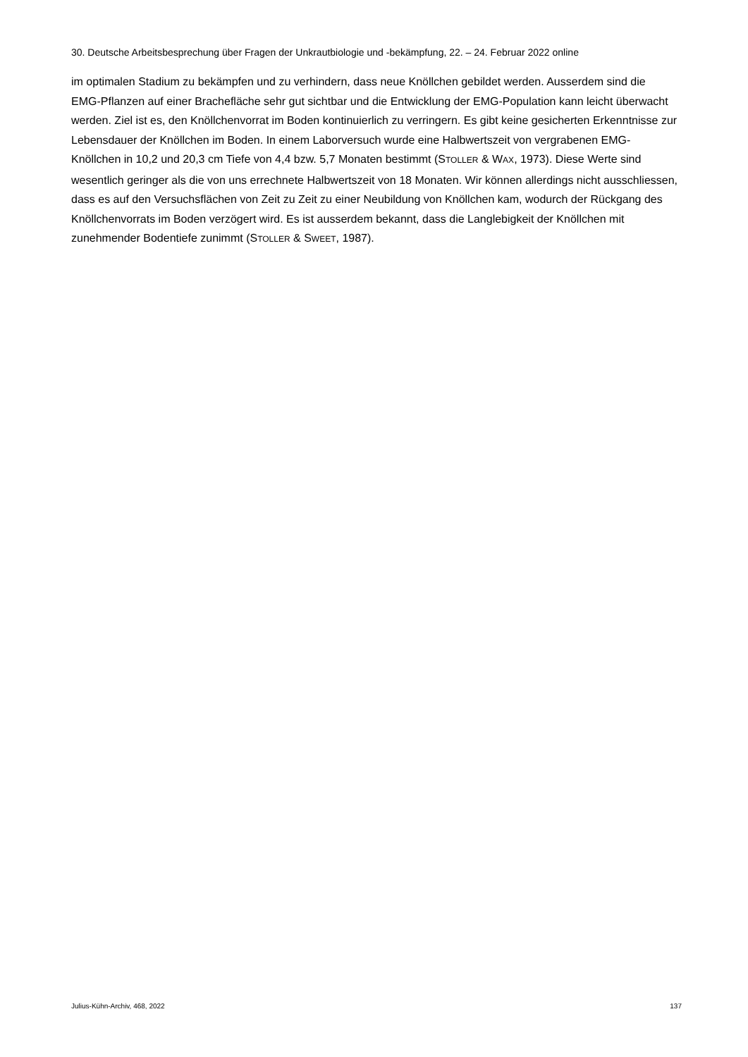30. Deutsche Arbeitsbesprechung über Fragen der Unkrautbiologie und -bekämpfung, 22. – 24. Februar 2022 online
im optimalen Stadium zu bekämpfen und zu verhindern, dass neue Knöllchen gebildet werden. Ausserdem sind die EMG-Pflanzen auf einer Brachefläche sehr gut sichtbar und die Entwicklung der EMG-Population kann leicht überwacht werden. Ziel ist es, den Knöllchenvorrat im Boden kontinuierlich zu verringern. Es gibt keine gesicherten Erkenntnisse zur Lebensdauer der Knöllchen im Boden. In einem Laborversuch wurde eine Halbwertszeit von vergrabenen EMG-Knöllchen in 10,2 und 20,3 cm Tiefe von 4,4 bzw. 5,7 Monaten bestimmt (STOLLER & WAX, 1973). Diese Werte sind wesentlich geringer als die von uns errechnete Halbwertszeit von 18 Monaten. Wir können allerdings nicht ausschliessen, dass es auf den Versuchsflächen von Zeit zu Zeit zu einer Neubildung von Knöllchen kam, wodurch der Rückgang des Knöllchenvorrats im Boden verzögert wird. Es ist ausserdem bekannt, dass die Langlebigkeit der Knöllchen mit zunehmender Bodentiefe zunimmt (STOLLER & SWEET, 1987).
Julius-Kühn-Archiv, 468, 2022 137